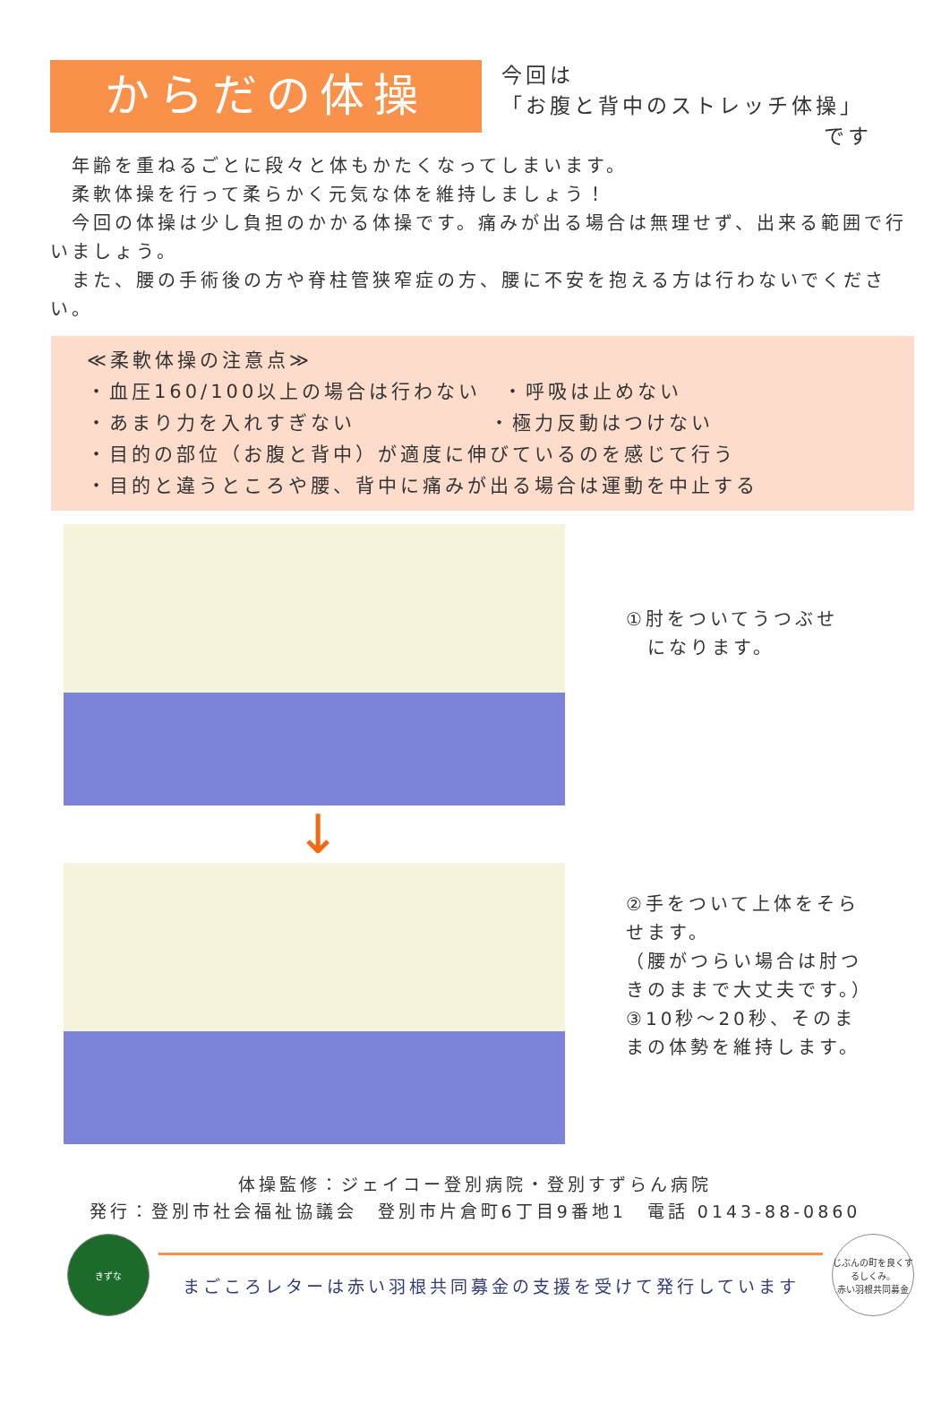からだの体操
今回は
「お腹と背中のストレッチ体操」
です
　年齢を重ねるごとに段々と体もかたくなってしまいます。
　柔軟体操を行って柔らかく元気な体を維持しましょう！
　今回の体操は少し負担のかかる体操です。痛みが出る場合は無理せず、出来る範囲で行いましょう。
　また、腰の手術後の方や脊柱管狭窄症の方、腰に不安を抱える方は行わないでください。
≪柔軟体操の注意点≫
・血圧160/100以上の場合は行わない　・呼吸は止めない
・あまり力を入れすぎない　　　　　　・極力反動はつけない
・目的の部位（お腹と背中）が適度に伸びているのを感じて行う
・目的と違うところや腰、背中に痛みが出る場合は運動を中止する
①肘をついてうつぶせ
　になります。
↓
②手をついて上体をそらせます。
（腰がつらい場合は肘つきのままで大丈夫です。）
③10秒～20秒、そのままの体勢を維持します。
体操監修：ジェイコー登別病院・登別すずらん病院
発行：登別市社会福祉協議会　登別市片倉町6丁目9番地1　電話 0143-88-0860
きずな
まごころレターは赤い羽根共同募金の支援を受けて発行しています
じぶんの町を良くするしくみ。
赤い羽根共同募金